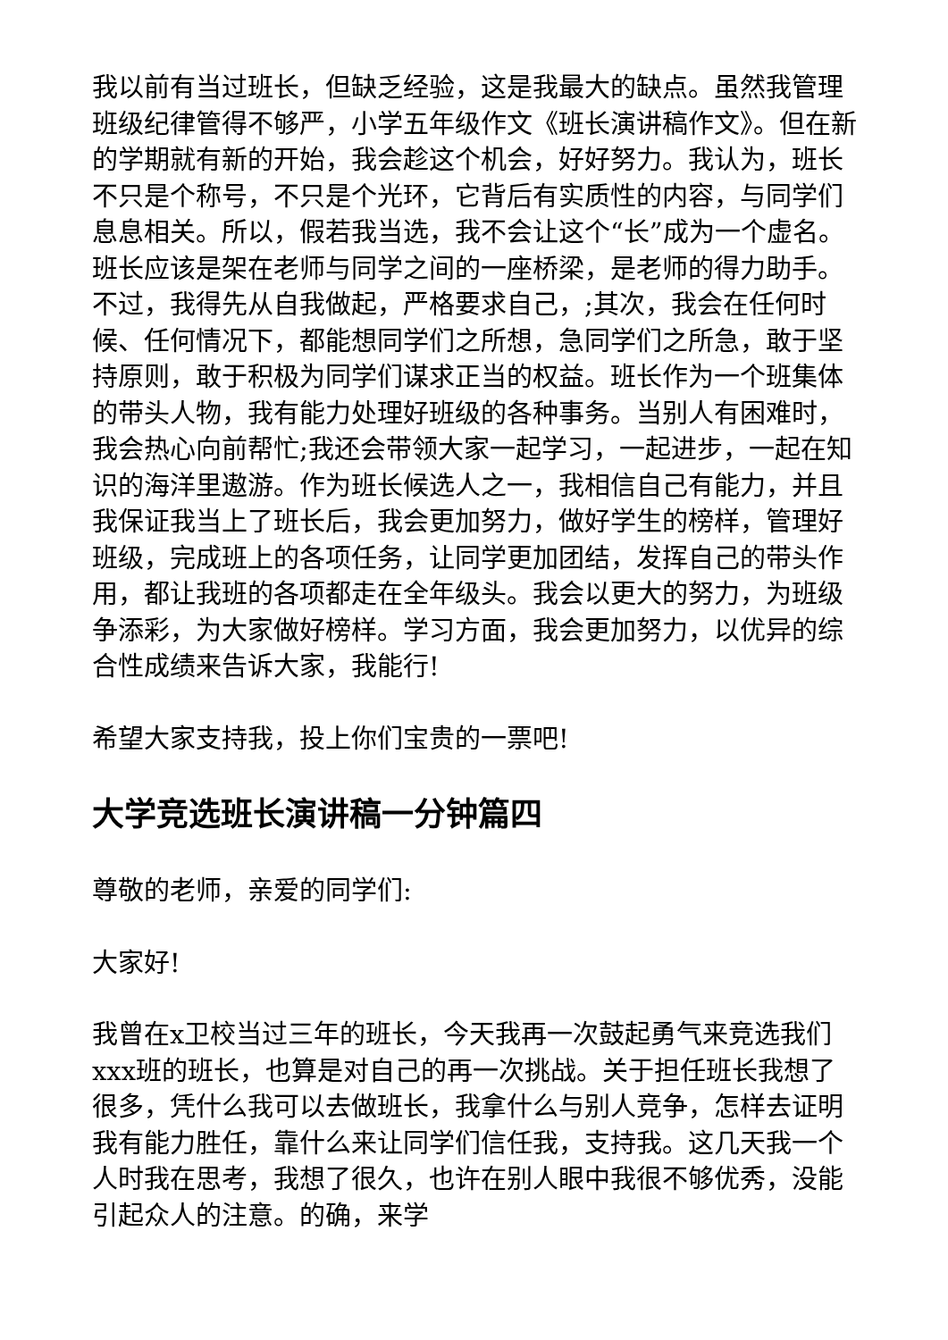我以前有当过班长，但缺乏经验，这是我最大的缺点。虽然我管理班级纪律管得不够严，小学五年级作文《班长演讲稿作文》。但在新的学期就有新的开始，我会趁这个机会，好好努力。我认为，班长不只是个称号，不只是个光环，它背后有实质性的内容，与同学们息息相关。所以，假若我当选，我不会让这个“长”成为一个虚名。班长应该是架在老师与同学之间的一座桥梁，是老师的得力助手。不过，我得先从自我做起，严格要求自己，;其次，我会在任何时候、任何情况下，都能想同学们之所想，急同学们之所急，敢于坚持原则，敢于积极为同学们谋求正当的权益。班长作为一个班集体的带头人物，我有能力处理好班级的各种事务。当别人有困难时，我会热心向前帮忙;我还会带领大家一起学习，一起进步，一起在知识的海洋里遨游。作为班长候选人之一，我相信自己有能力，并且我保证我当上了班长后，我会更加努力，做好学生的榜样，管理好班级，完成班上的各项任务，让同学更加团结，发挥自己的带头作用，都让我班的各项都走在全年级头。我会以更大的努力，为班级争添彩，为大家做好榜样。学习方面，我会更加努力，以优异的综合性成绩来告诉大家，我能行!
希望大家支持我，投上你们宝贵的一票吧!
大学竞选班长演讲稿一分钟篇四
尊敬的老师，亲爱的同学们:
大家好!
我曾在x卫校当过三年的班长，今天我再一次鼓起勇气来竞选我们xxx班的班长，也算是对自己的再一次挑战。关于担任班长我想了很多，凭什么我可以去做班长，我拿什么与别人竞争，怎样去证明我有能力胜任，靠什么来让同学们信任我，支持我。这几天我一个人时我在思考，我想了很久，也许在别人眼中我很不够优秀，没能引起众人的注意。的确，来学